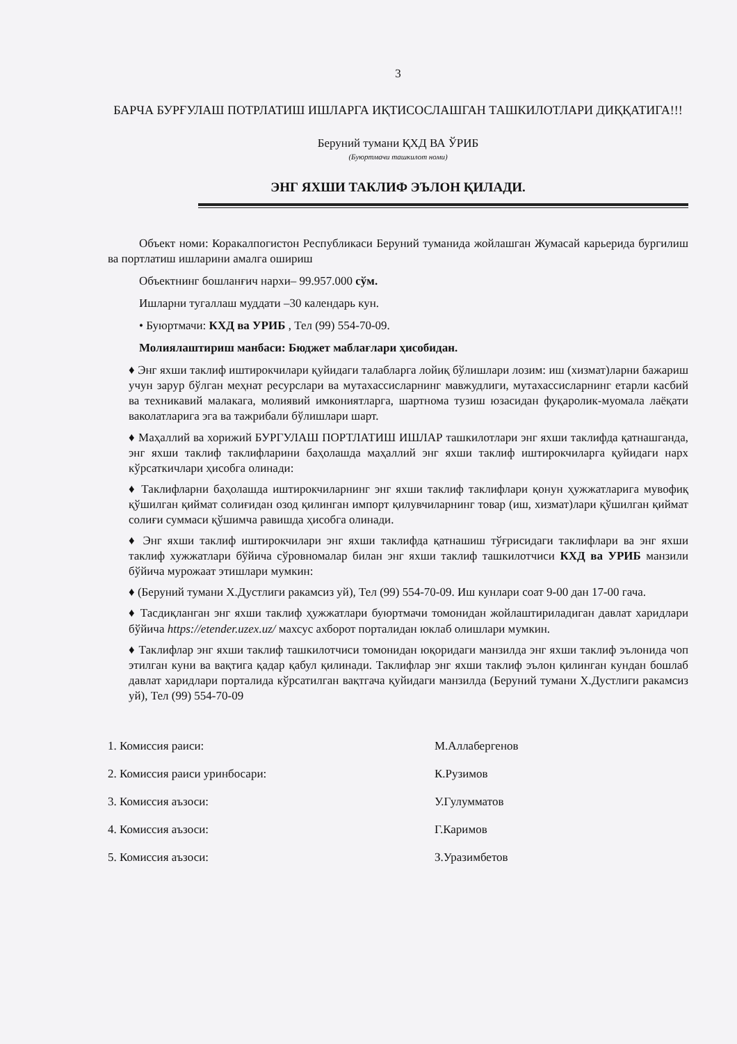3
БАРЧА БУРҒУЛАШ ПОТРЛАТИШ ИШЛАРГА ИҚТИСОСЛАШГАН ТАШКИЛОТЛАРИ ДИҚҚАТИГА!!!
Беруний тумани ҚХД ВА ЎРИБ
(Буюртмачи ташкилот номи)
ЭНГ ЯХШИ ТАКЛИФ ЭЪЛОН ҚИЛАДИ.
Объект номи: Коракалпогистон Республикаси Беруний туманида жойлашган Жумасай карьерида бургилиш ва портлатиш ишларини амалга ошириш
Объектнинг бошланғич нархи– 99.957.000 сўм.
Ишларни тугаллаш муддати –30 календарь кун.
• Буюртмачи: КХД ва УРИБ , Тел (99) 554-70-09.
Молиялаштириш манбаси: Бюджет маблағлари ҳисобидан.
♦ Энг яхши таклиф иштирокчилари қуйидаги талабларга лойиқ бўлишлари лозим: иш (хизмат)ларни бажариш учун зарур бўлган меҳнат ресурслари ва мутахассисларнинг мавжудлиги, мутахассисларнинг етарли касбий ва техникавий малакага, молиявий имкониятларга, шартнома тузиш юзасидан фуқаролик-муомала лаёқати ваколатларига эга ва тажрибали бўлишлари шарт.
♦ Маҳаллий ва хорижий БУРГУЛАШ ПОРТЛАТИШ ИШЛАР ташкилотлари энг яхши таклифда қатнашганда, энг яхши таклиф таклифларини баҳолашда маҳаллий энг яхши таклиф иштирокчиларга қуйидаги нарх кўрсаткичлари ҳисобга олинади:
♦ Таклифларни баҳолашда иштирокчиларнинг энг яхши таклиф таклифлари қонун ҳужжатларига мувофиқ қўшилган қиймат солиғидан озод қилинган импорт қилувчиларнинг товар (иш, хизмат)лари қўшилган қиймат солиғи суммаси қўшимча равишда ҳисобга олинади.
♦ Энг яхши таклиф иштирокчилари энг яхши таклифда қатнашиш тўғрисидаги таклифлари ва энг яхши таклиф хужжатлари бўйича сўровномалар билан энг яхши таклиф ташкилотчиси КХД ва УРИБ манзили бўйича мурожаат этишлари мумкин:
♦ (Беруний тумани Х.Дустлиги ракамсиз уй), Тел (99) 554-70-09. Иш кунлари соат 9-00 дан 17-00 гача.
♦ Тасдиқланган энг яхши таклиф ҳужжатлари буюртмачи томонидан жойлаштириладиган давлат харидлари бўйича https://etender.uzex.uz/ махсус ахборот порталидан юклаб олишлари мумкин.
♦ Таклифлар энг яхши таклиф ташкилотчиси томонидан юқоридаги манзилда энг яхши таклиф эълонида чоп этилган куни ва вақтига қадар қабул қилинади. Таклифлар энг яхши таклиф эълон қилинган кундан бошлаб давлат харидлари порталида кўрсатилган вақтгача қуйидаги манзилда (Беруний тумани Х.Дустлиги ракамсиз уй), Тел (99) 554-70-09
1. Комиссия раиси:
М.Аллабергенов
2. Комиссия раиси уринбосари:
К.Рузимов
3. Комиссия аъзоси:
У.Гулумматов
4. Комиссия аъзоси:
Г.Каримов
5. Комиссия аъзоси:
З.Уразимбетов